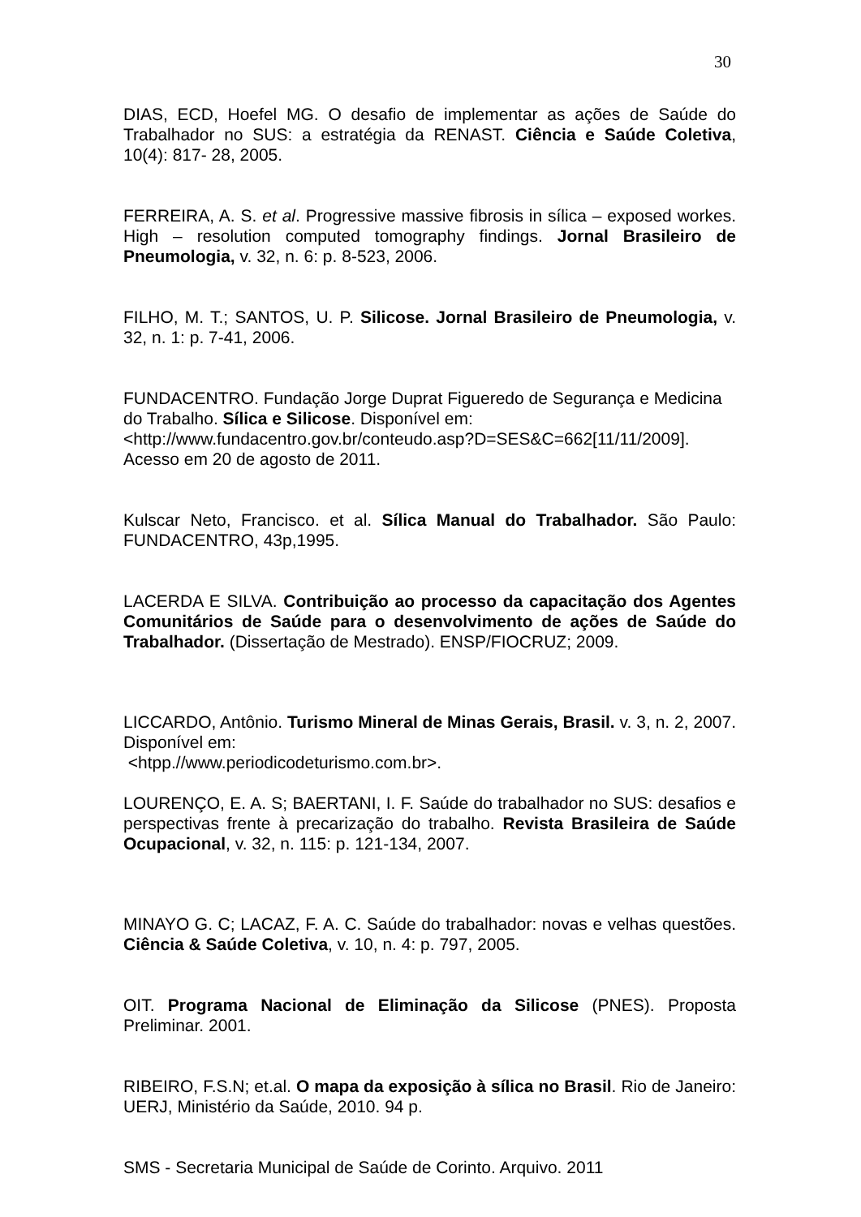30
DIAS, ECD, Hoefel MG. O desafio de implementar as ações de Saúde do Trabalhador no SUS: a estratégia da RENAST. Ciência e Saúde Coletiva, 10(4): 817- 28, 2005.
FERREIRA, A. S. et al. Progressive massive fibrosis in sílica – exposed workes. High – resolution computed tomography findings. Jornal Brasileiro de Pneumologia, v. 32, n. 6: p. 8-523, 2006.
FILHO, M. T.; SANTOS, U. P. Silicose. Jornal Brasileiro de Pneumologia, v. 32, n. 1: p. 7-41, 2006.
FUNDACENTRO. Fundação Jorge Duprat Figueredo de Segurança e Medicina do Trabalho. Sílica e Silicose. Disponível em:
<http://www.fundacentro.gov.br/conteudo.asp?D=SES&C=662[11/11/2009].
Acesso em 20 de agosto de 2011.
Kulscar Neto, Francisco. et al. Sílica Manual do Trabalhador. São Paulo: FUNDACENTRO, 43p,1995.
LACERDA E SILVA. Contribuição ao processo da capacitação dos Agentes Comunitários de Saúde para o desenvolvimento de ações de Saúde do Trabalhador. (Dissertação de Mestrado). ENSP/FIOCRUZ; 2009.
LICCARDO, Antônio. Turismo Mineral de Minas Gerais, Brasil. v. 3, n. 2, 2007. Disponível em:
<htpp.//www.periodicodeturismo.com.br>.
LOURENÇO, E. A. S; BAERTANI, I. F. Saúde do trabalhador no SUS: desafios e perspectivas frente à precarização do trabalho. Revista Brasileira de Saúde Ocupacional, v. 32, n. 115: p. 121-134, 2007.
MINAYO G. C; LACAZ, F. A. C. Saúde do trabalhador: novas e velhas questões. Ciência & Saúde Coletiva, v. 10, n. 4: p. 797, 2005.
OIT. Programa Nacional de Eliminação da Silicose (PNES). Proposta Preliminar. 2001.
RIBEIRO, F.S.N; et.al. O mapa da exposição à sílica no Brasil. Rio de Janeiro: UERJ, Ministério da Saúde, 2010. 94 p.
SMS - Secretaria Municipal de Saúde de Corinto. Arquivo. 2011